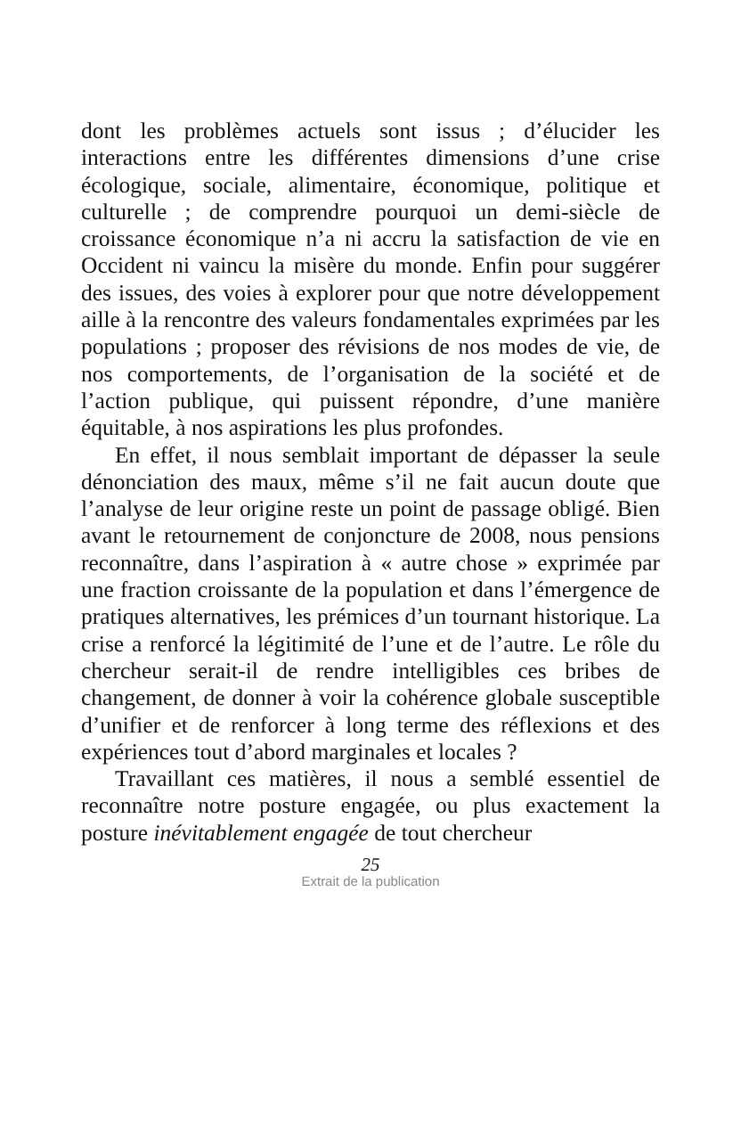dont les problèmes actuels sont issus ; d’élucider les interactions entre les différentes dimensions d’une crise écologique, sociale, alimentaire, économique, politique et culturelle ; de comprendre pourquoi un demi-siècle de croissance économique n’a ni accru la satisfaction de vie en Occident ni vaincu la misère du monde. Enfin pour suggérer des issues, des voies à explorer pour que notre développement aille à la rencontre des valeurs fondamentales exprimées par les populations ; proposer des révisions de nos modes de vie, de nos comportements, de l’organisation de la société et de l’action publique, qui puissent répondre, d’une manière équitable, à nos aspirations les plus profondes.
En effet, il nous semblait important de dépasser la seule dénonciation des maux, même s’il ne fait aucun doute que l’analyse de leur origine reste un point de passage obligé. Bien avant le retournement de conjoncture de 2008, nous pensions reconnaître, dans l’aspiration à « autre chose » exprimée par une fraction croissante de la population et dans l’émergence de pratiques alternatives, les prémices d’un tournant historique. La crise a renforcé la légitimité de l’une et de l’autre. Le rôle du chercheur serait-il de rendre intelligibles ces bribes de changement, de donner à voir la cohérence globale susceptible d’unifier et de renforcer à long terme des réflexions et des expériences tout d’abord marginales et locales ?
Travaillant ces matières, il nous a semblé essentiel de reconnaître notre posture engagée, ou plus exactement la posture inévitablement engagée de tout chercheur
25
Extrait de la publication